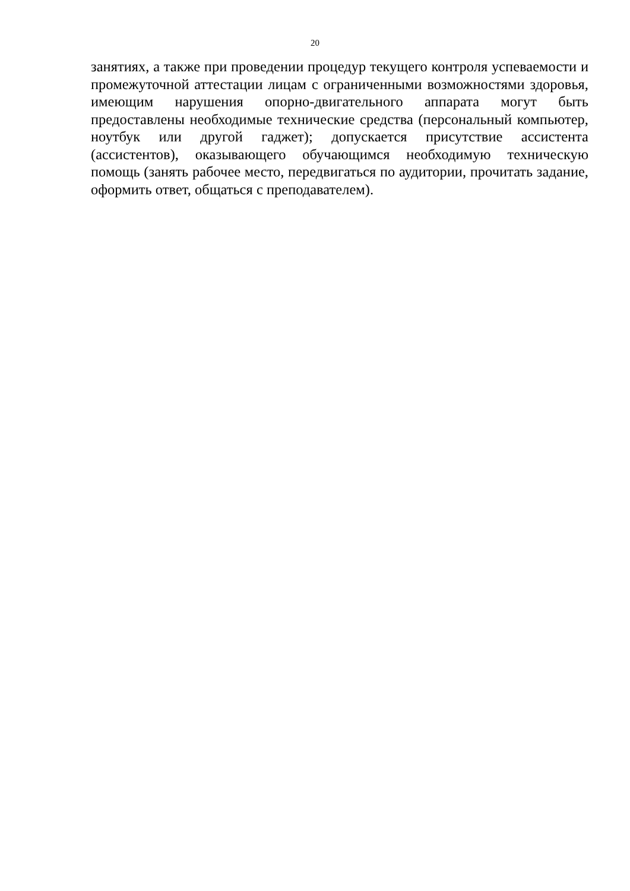20
занятиях, а также при проведении процедур текущего контроля успеваемости и промежуточной аттестации лицам с ограниченными возможностями здоровья, имеющим нарушения опорно-двигательного аппарата могут быть предоставлены необходимые технические средства (персональный компьютер, ноутбук или другой гаджет); допускается присутствие ассистента (ассистентов), оказывающего обучающимся необходимую техническую помощь (занять рабочее место, передвигаться по аудитории, прочитать задание, оформить ответ, общаться с преподавателем).